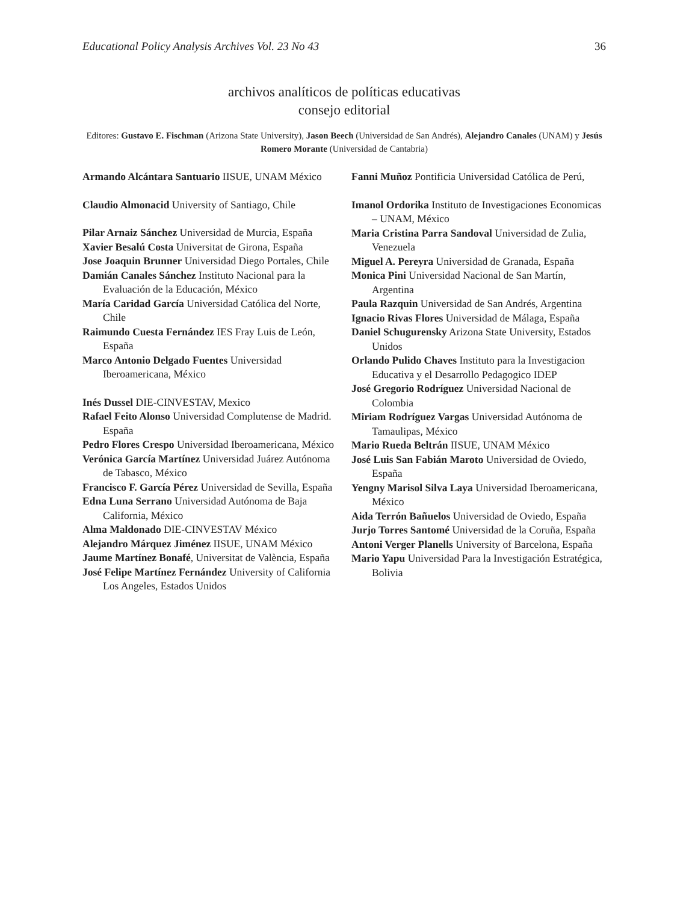Educational Policy Analysis Archives Vol. 23 No 43 36
archivos analíticos de políticas educativas
consejo editorial
Editores: Gustavo E. Fischman (Arizona State University), Jason Beech (Universidad de San Andrés), Alejandro Canales (UNAM) y Jesús Romero Morante (Universidad de Cantabria)
Armando Alcántara Santuario IISUE, UNAM México
Claudio Almonacid University of Santiago, Chile
Pilar Arnaiz Sánchez Universidad de Murcia, España
Xavier Besalú Costa Universitat de Girona, España
Jose Joaquin Brunner Universidad Diego Portales, Chile
Damián Canales Sánchez Instituto Nacional para la Evaluación de la Educación, México
María Caridad García Universidad Católica del Norte, Chile
Raimundo Cuesta Fernández IES Fray Luis de León, España
Marco Antonio Delgado Fuentes Universidad Iberoamericana, México
Inés Dussel DIE-CINVESTAV, Mexico
Rafael Feito Alonso Universidad Complutense de Madrid. España
Pedro Flores Crespo Universidad Iberoamericana, México
Verónica García Martínez Universidad Juárez Autónoma de Tabasco, México
Francisco F. García Pérez Universidad de Sevilla, España
Edna Luna Serrano Universidad Autónoma de Baja California, México
Alma Maldonado DIE-CINVESTAV México
Alejandro Márquez Jiménez IISUE, UNAM México
Jaume Martínez Bonafé, Universitat de València, España
José Felipe Martínez Fernández University of California Los Angeles, Estados Unidos
Fanni Muñoz Pontificia Universidad Católica de Perú,
Imanol Ordorika Instituto de Investigaciones Economicas – UNAM, México
Maria Cristina Parra Sandoval Universidad de Zulia, Venezuela
Miguel A. Pereyra Universidad de Granada, España
Monica Pini Universidad Nacional de San Martín, Argentina
Paula Razquin Universidad de San Andrés, Argentina
Ignacio Rivas Flores Universidad de Málaga, España
Daniel Schugurensky Arizona State University, Estados Unidos
Orlando Pulido Chaves Instituto para la Investigacion Educativa y el Desarrollo Pedagogico IDEP
José Gregorio Rodríguez Universidad Nacional de Colombia
Miriam Rodríguez Vargas Universidad Autónoma de Tamaulipas, México
Mario Rueda Beltrán IISUE, UNAM México
José Luis San Fabián Maroto Universidad de Oviedo, España
Yengny Marisol Silva Laya Universidad Iberoamericana, México
Aida Terrón Bañuelos Universidad de Oviedo, España
Jurjo Torres Santomé Universidad de la Coruña, España
Antoni Verger Planells University of Barcelona, España
Mario Yapu Universidad Para la Investigación Estratégica, Bolivia